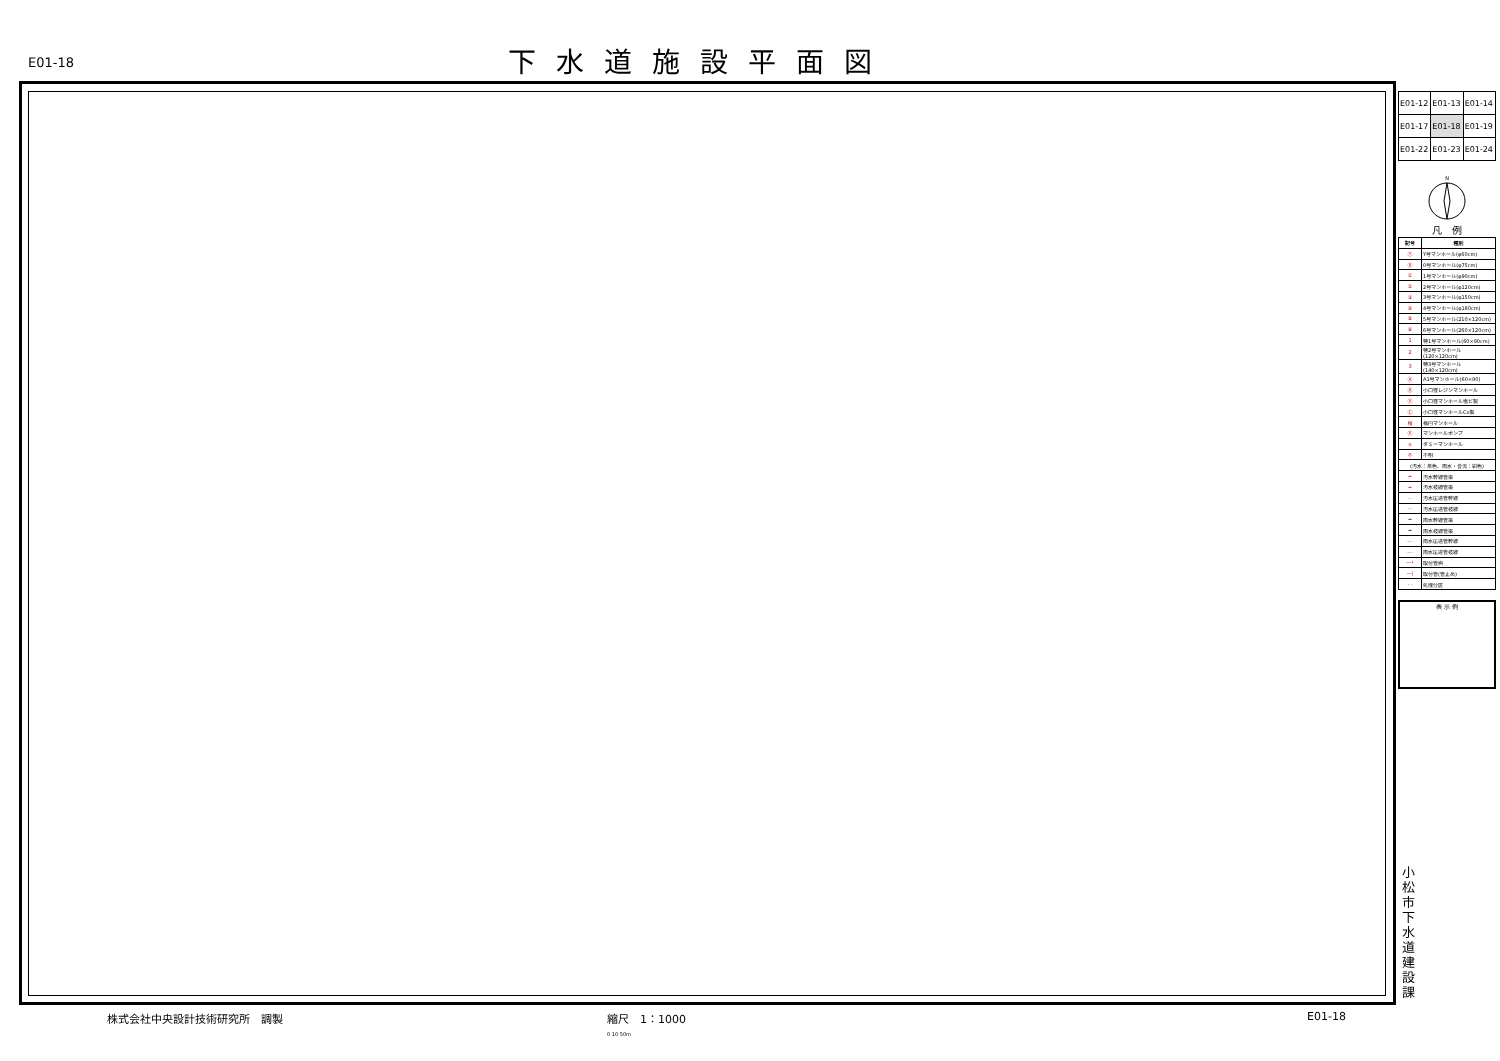E01-18
下水道施設平面図
| E01-12 | E01-13 | E01-14 |
| E01-17 | E01-18 | E01-19 |
| E01-22 | E01-23 | E01-24 |
N
凡　例
| 記号 | 種別 |
| --- | --- |
| Ⓨ | Y号マンホール(φ60cm) |
| ⓪ | 0号マンホール(φ75cm) |
| ① | 1号マンホール(φ90cm) |
| ② | 2号マンホール(φ120cm) |
| ③ | 3号マンホール(φ150cm) |
| ④ | 4号マンホール(φ180cm) |
| ⑤ | 5号マンホール(210×120cm) |
| ⑥ | 6号マンホール(260×120cm) |
| 1 | 特1号マンホール(60×90cm) |
| 2 | 特2号マンホール(120×120cm) |
| 3 | 特3号マンホール(140×120cm) |
| Ⓐ | A1号マンホール(60×90) |
| Ⓡ | 小口径レジンマンホール |
| Ⓥ | 小口径マンホール塩ビ製 |
| Ⓒ | 小口径マンホールCo製 |
| 楕 | 楕円マンホール |
| Ⓟ | マンホールポンプ |
| o | ダミーマンホール |
| 不 | 不明 |
| (汚水：茶色、雨水・合流：紺色) | |
| ━ | 汚水幹線管渠 |
| ━ | 汚水枝線管渠 |
| --- | 汚水圧送管幹線 |
| --- | 汚水圧送管枝線 |
| ━ | 雨水幹線管渠 |
| ━ | 雨水枝線管渠 |
| --- | 雨水圧送管幹線 |
| --- | 雨水圧送管枝線 |
| —• | 取付管桝 |
| —/ | 取付管(管止め) |
| - - | 処理分区 |
表 示 例
小松市下水道建設課
株式会社中央設計技術研究所　調製 縮尺　1：1000
0 10 50m
E01-18